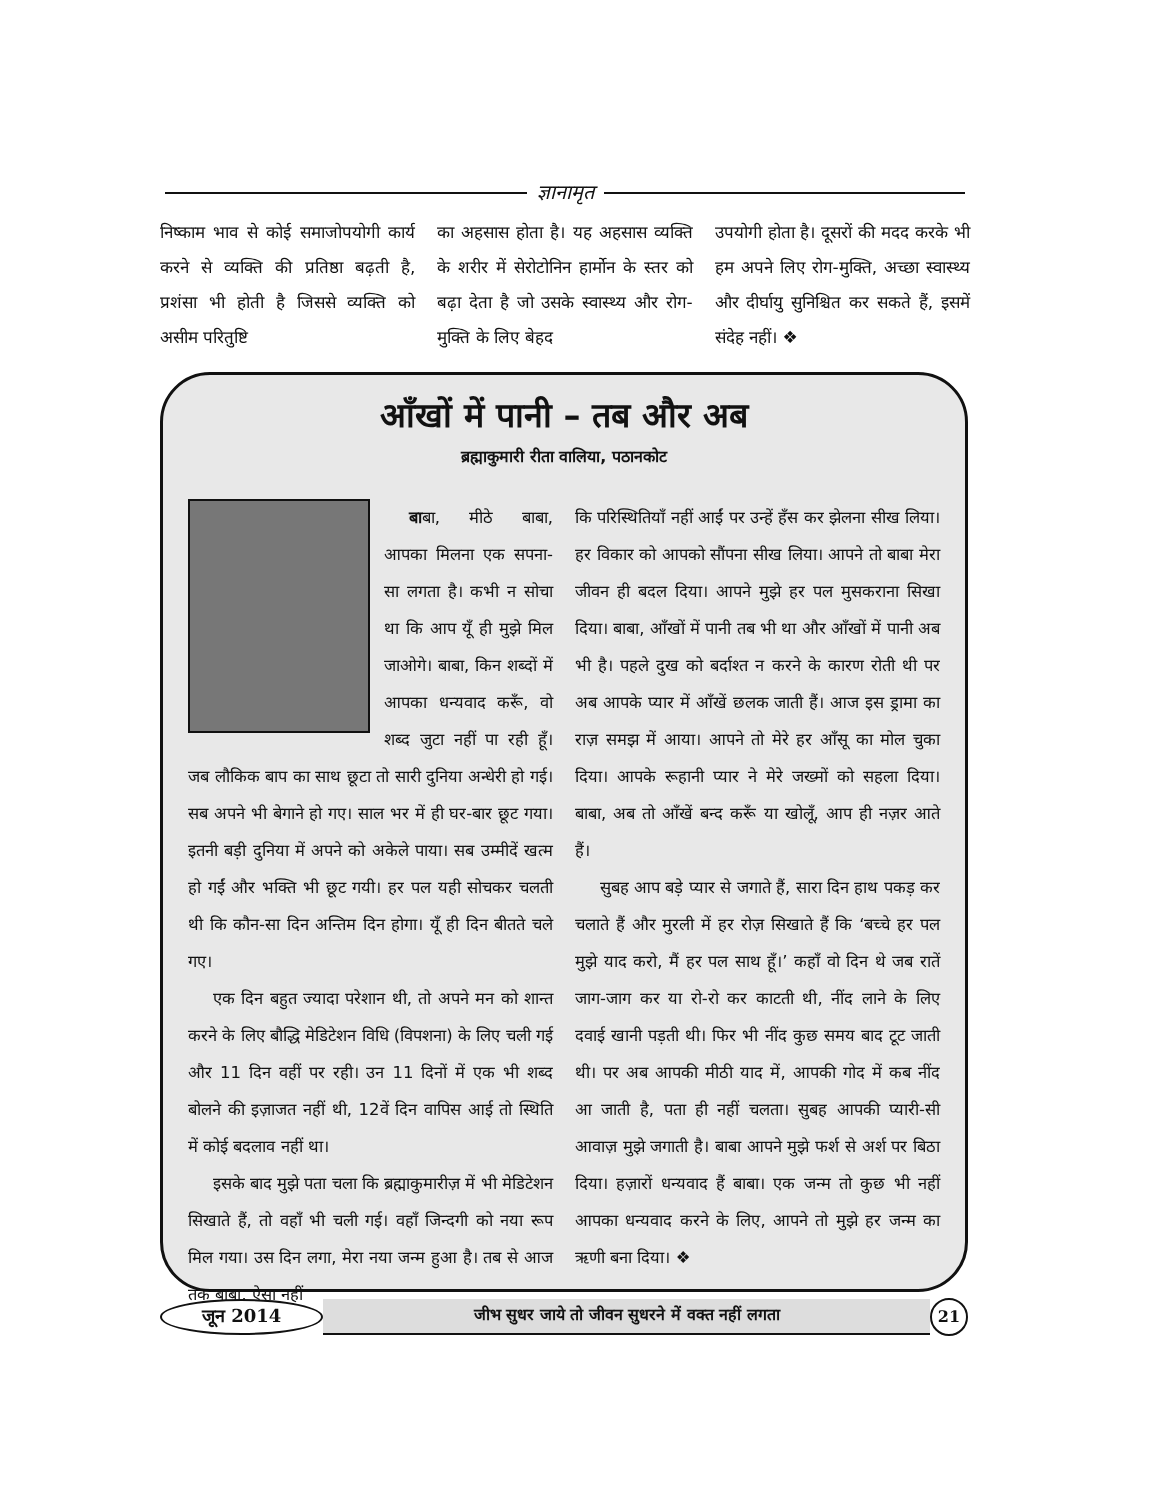ज्ञानामृत
निष्काम भाव से कोई समाजोपयोगी कार्य करने से व्यक्ति की प्रतिष्ठा बढ़ती है, प्रशंसा भी होती है जिससे व्यक्ति को असीम परितुष्टि
का अहसास होता है। यह अहसास व्यक्ति के शरीर में सेरोटोनिन हार्मोन के स्तर को बढ़ा देता है जो उसके स्वास्थ्य और रोग-मुक्ति के लिए बेहद
उपयोगी होता है। दूसरों की मदद करके भी हम अपने लिए रोग-मुक्ति, अच्छा स्वास्थ्य और दीर्घायु सुनिश्चित कर सकते हैं, इसमें संदेह नहीं। ❖
आँखों में पानी – तब और अब
ब्रह्माकुमारी रीता वालिया, पठानकोट
बाबा, मीठे बाबा, आपका मिलना एक सपना-सा लगता है। कभी न सोचा था कि आप यूँ ही मुझे मिल जाओगे। बाबा, किन शब्दों में आपका धन्यवाद करूँ, वो शब्द जुटा नहीं पा रही हूँ। जब लौकिक बाप का साथ छूटा तो सारी दुनिया अन्धेरी हो गई। सब अपने भी बेगाने हो गए। साल भर में ही घर-बार छूट गया। इतनी बड़ी दुनिया में अपने को अकेले पाया। सब उम्मीदें खत्म हो गईं और भक्ति भी छूट गयी। हर पल यही सोचकर चलती थी कि कौन-सा दिन अन्तिम दिन होगा। यूँ ही दिन बीतते चले गए।
एक दिन बहुत ज्यादा परेशान थी, तो अपने मन को शान्त करने के लिए बौद्धि मेडिटेशन विधि (विपशना) के लिए चली गई और 11 दिन वहीं पर रही। उन 11 दिनों में एक भी शब्द बोलने की इज़ाजत नहीं थी, 12वें दिन वापिस आई तो स्थिति में कोई बदलाव नहीं था।
इसके बाद मुझे पता चला कि ब्रह्माकुमारीज़ में भी मेडिटेशन सिखाते हैं, तो वहाँ भी चली गई। वहाँ जिन्दगी को नया रूप मिल गया। उस दिन लगा, मेरा नया जन्म हुआ है। तब से आज तक बाबा, ऐसा नहीं
कि परिस्थितियाँ नहीं आईं पर उन्हें हँस कर झेलना सीख लिया। हर विकार को आपको सौंपना सीख लिया। आपने तो बाबा मेरा जीवन ही बदल दिया। आपने मुझे हर पल मुसकराना सिखा दिया। बाबा, आँखों में पानी तब भी था और आँखों में पानी अब भी है। पहले दुख को बर्दाश्त न करने के कारण रोती थी पर अब आपके प्यार में आँखें छलक जाती हैं। आज इस ड्रामा का राज़ समझ में आया। आपने तो मेरे हर आँसू का मोल चुका दिया। आपके रूहानी प्यार ने मेरे जख्मों को सहला दिया। बाबा, अब तो आँखें बन्द करूँ या खोलूँ, आप ही नज़र आते हैं।
सुबह आप बड़े प्यार से जगाते हैं, सारा दिन हाथ पकड़ कर चलाते हैं और मुरली में हर रोज़ सिखाते हैं कि ‘बच्चे हर पल मुझे याद करो, मैं हर पल साथ हूँ।’ कहाँ वो दिन थे जब रातें जाग-जाग कर या रो-रो कर काटती थी, नींद लाने के लिए दवाई खानी पड़ती थी। फिर भी नींद कुछ समय बाद टूट जाती थी। पर अब आपकी मीठी याद में, आपकी गोद में कब नींद आ जाती है, पता ही नहीं चलता। सुबह आपकी प्यारी-सी आवाज़ मुझे जगाती है। बाबा आपने मुझे फर्श से अर्श पर बिठा दिया। हज़ारों धन्यवाद हैं बाबा। एक जन्म तो कुछ भी नहीं आपका धन्यवाद करने के लिए, आपने तो मुझे हर जन्म का ऋणी बना दिया। ❖
जून 2014 जीभ सुधर जाये तो जीवन सुधरने में वक्त नहीं लगता 21